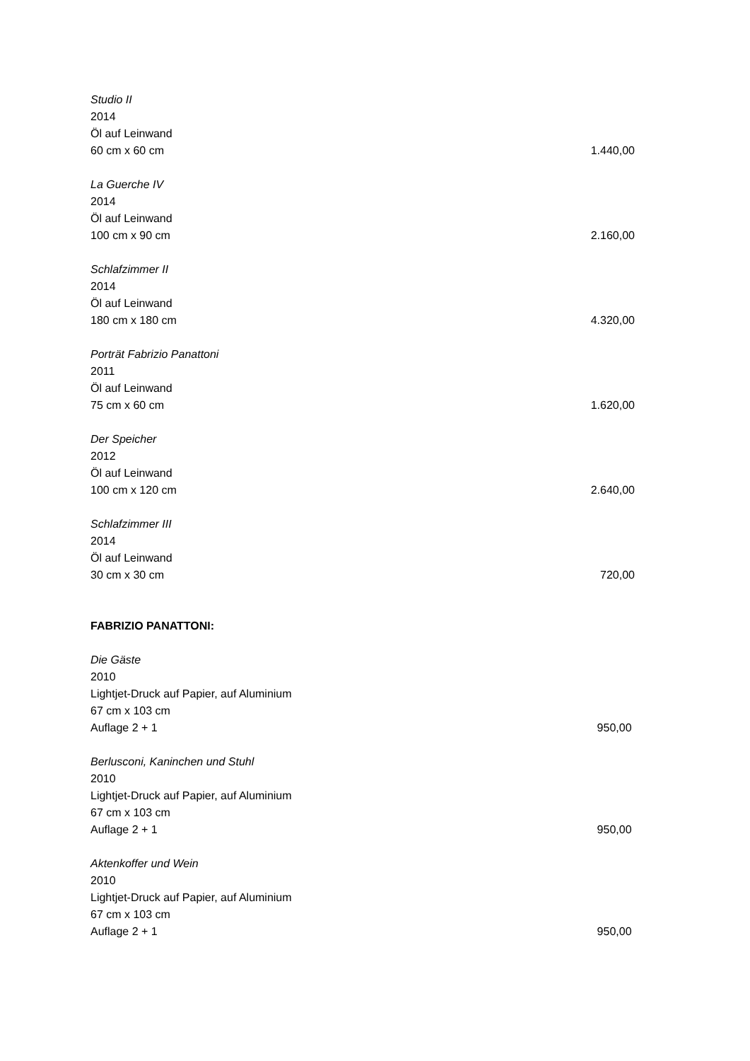Studio II
2014
Öl auf Leinwand
60 cm x 60 cm 1.440,00
La Guerche IV
2014
Öl auf Leinwand
100 cm x 90 cm 2.160,00
Schlafzimmer II
2014
Öl auf Leinwand
180 cm x 180 cm 4.320,00
Porträt Fabrizio Panattoni
2011
Öl auf Leinwand
75 cm x 60 cm 1.620,00
Der Speicher
2012
Öl auf Leinwand
100 cm x 120 cm 2.640,00
Schlafzimmer III
2014
Öl auf Leinwand
30 cm x 30 cm 720,00
FABRIZIO PANATTONI:
Die Gäste
2010
Lightjet-Druck auf Papier, auf Aluminium
67 cm x 103 cm
Auflage 2 + 1 950,00
Berlusconi, Kaninchen und Stuhl
2010
Lightjet-Druck auf Papier, auf Aluminium
67 cm x 103 cm
Auflage 2 + 1 950,00
Aktenkoffer und Wein
2010
Lightjet-Druck auf Papier, auf Aluminium
67 cm x 103 cm
Auflage 2 + 1 950,00